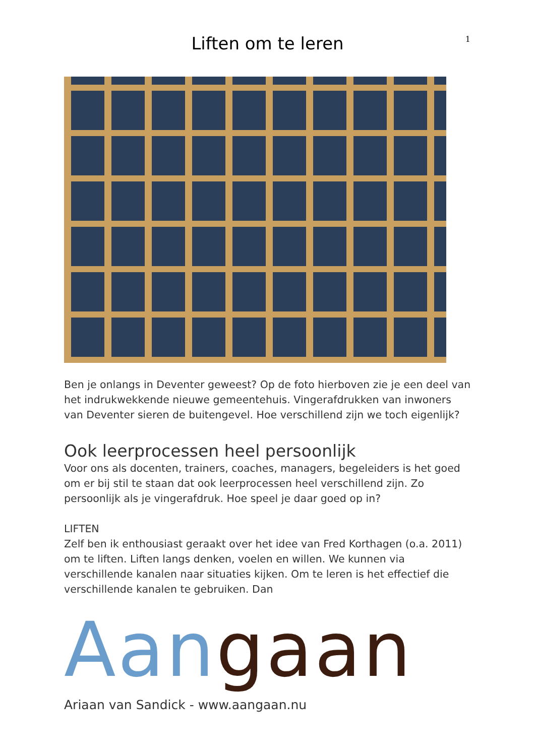1
Liften om te leren
Ben je onlangs in Deventer geweest? Op de foto hierboven zie je een deel van het indrukwekkende nieuwe gemeentehuis. Vingerafdrukken van inwoners van Deventer sieren de buitengevel. Hoe verschillend zijn we toch eigenlijk?
Ook leerprocessen heel persoonlijk
Voor ons als docenten, trainers, coaches, managers, begeleiders is het goed om er bij stil te staan dat ook leerprocessen heel verschillend zijn. Zo persoonlijk als je vingerafdruk. Hoe speel je daar goed op in?
LIFTEN
Zelf ben ik enthousiast geraakt over het idee van Fred Korthagen (o.a. 2011) om te liften. Liften langs denken, voelen en willen. We kunnen via verschillende kanalen naar situaties kijken. Om te leren is het effectief die verschillende kanalen te gebruiken. Dan
Aan gaan
Ariaan van Sandick - www.aangaan.nu